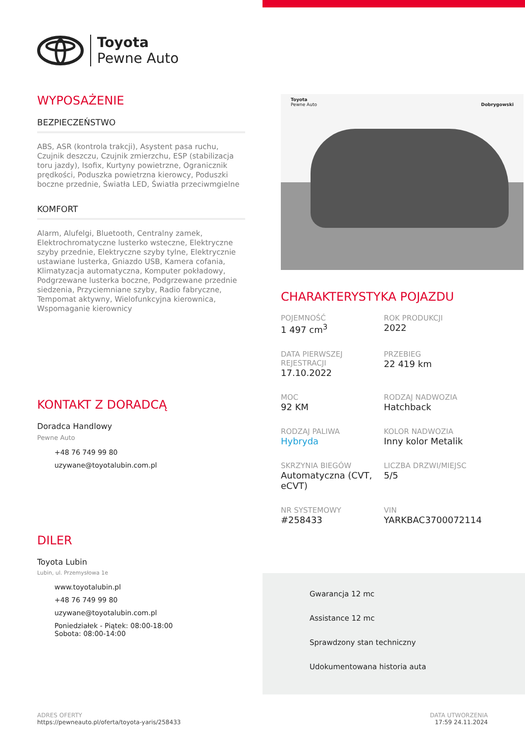Toyota
Pewne Auto
WYPOSAŻENIE
BEZPIECZEŃSTWO
ABS, ASR (kontrola trakcji), Asystent pasa ruchu, Czujnik deszczu, Czujnik zmierzchu, ESP (stabilizacja toru jazdy), Isofix, Kurtyny powietrzne, Ogranicznik prędkości, Poduszka powietrzna kierowcy, Poduszki boczne przednie, Światła LED, Światła przeciwmgielne
KOMFORT
Alarm, Alufelgi, Bluetooth, Centralny zamek, Elektrochromatyczne lusterko wsteczne, Elektryczne szyby przednie, Elektryczne szyby tylne, Elektrycznie ustawiane lusterka, Gniazdo USB, Kamera cofania, Klimatyzacja automatyczna, Komputer pokładowy, Podgrzewane lusterka boczne, Podgrzewane przednie siedzenia, Przyciemniane szyby, Radio fabryczne, Tempomat aktywny, Wielofunkcyjna kierownica, Wspomaganie kierownicy
KONTAKT Z DORADCĄ
Doradca Handlowy
Pewne Auto
+48 76 749 99 80
uzywane@toyotalubin.com.pl
DILER
Toyota Lubin
Lubin, ul. Przemysłowa 1e
www.toyotalubin.pl
+48 76 749 99 80
uzywane@toyotalubin.com.pl
Poniedziałek - Piątek: 08:00-18:00
Sobota: 08:00-14:00
Toyota
Pewne Auto
Dobrygowski
CHARAKTERYSTYKA POJAZDU
POJEMNOŚĆ
1 497 cm<sup>3</sup>
ROK PRODUKCJI
2022
DATA PIERWSZEJ REJESTRACJI
17.10.2022
PRZEBIEG
22 419 km
MOC
92 KM
RODZAJ NADWOZIA
Hatchback
RODZAJ PALIWA
Hybryda
KOLOR NADWOZIA
Inny kolor Metalik
SKRZYNIA BIEGÓW
Automatyczna (CVT, eCVT)
LICZBA DRZWI/MIEJSC
5/5
NR SYSTEMOWY
#258433
VIN
YARKBAC3700072114
Gwarancja 12 mc
Assistance 12 mc
Sprawdzony stan techniczny
Udokumentowana historia auta
ADRES OFERTY
https://pewneauto.pl/oferta/toyota-yaris/258433
DATA UTWORZENIA
17:59 24.11.2024